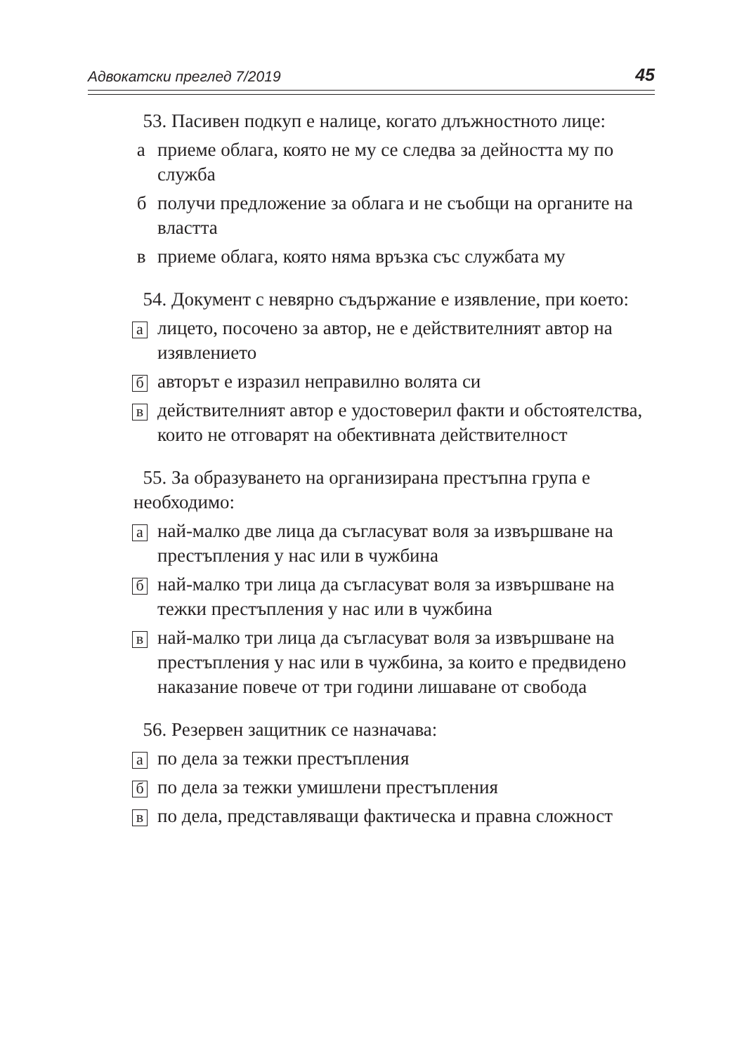Адвокатски преглед 7/2019 45
53. Пасивен подкуп е налице, когато длъжностното лице:
а приеме облага, която не му се следва за дейността му по служба
б получи предложение за облага и не съобщи на органите на властта
в приеме облага, която няма връзка със службата му
54. Документ с невярно съдържание е изявление, при което:
а лицето, посочено за автор, не е действителният автор на изявлението
б авторът е изразил неправилно волята си
в действителният автор е удостоверил факти и обстоятелства, които не отговарят на обективната действителност
55. За образуването на организирана престъпна група е необходимо:
а най-малко две лица да съгласуват воля за извършване на престъпления у нас или в чужбина
б най-малко три лица да съгласуват воля за извършване на тежки престъпления у нас или в чужбина
в най-малко три лица да съгласуват воля за извършване на престъпления у нас или в чужбина, за които е предвидено наказание повече от три години лишаване от свобода
56. Резервен защитник се назначава:
а по дела за тежки престъпления
б по дела за тежки умишлени престъпления
в по дела, представляващи фактическа и правна сложност